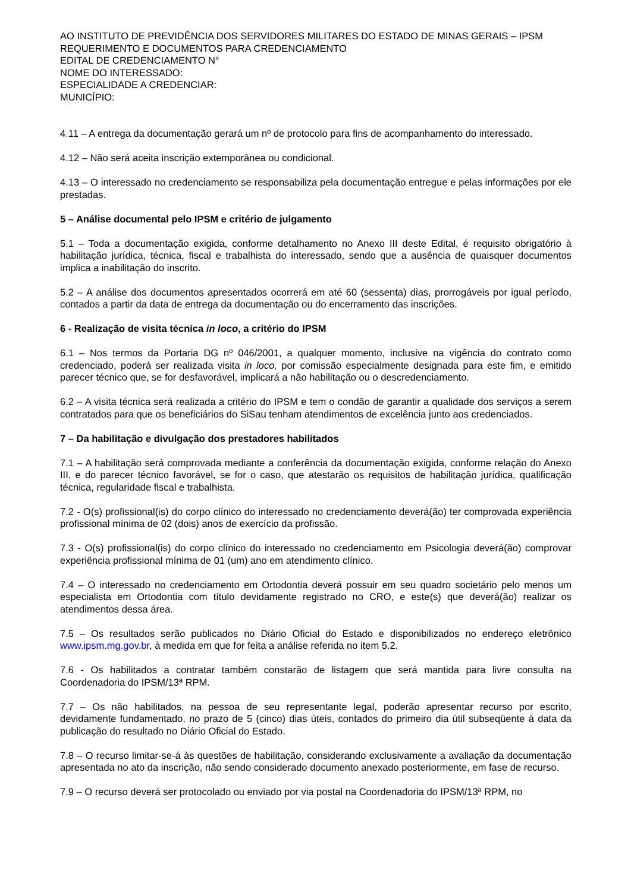AO INSTITUTO DE PREVIDÊNCIA DOS SERVIDORES MILITARES DO ESTADO DE MINAS GERAIS – IPSM
REQUERIMENTO E DOCUMENTOS PARA CREDENCIAMENTO
EDITAL DE CREDENCIAMENTO N°
NOME DO INTERESSADO:
ESPECIALIDADE A CREDENCIAR:
MUNICÍPIO:
4.11 – A entrega da documentação gerará um nº de protocolo para fins de acompanhamento do interessado.
4.12 – Não será aceita inscrição extemporânea ou condicional.
4.13 – O interessado no credenciamento se responsabiliza pela documentação entregue e pelas informações por ele prestadas.
5 – Análise documental pelo IPSM e critério de julgamento
5.1 – Toda a documentação exigida, conforme detalhamento no Anexo III deste Edital, é requisito obrigatório à habilitação jurídica, técnica, fiscal e trabalhista do interessado, sendo que a ausência de quaisquer documentos implica a inabilitação do inscrito.
5.2 – A análise dos documentos apresentados ocorrerá em até 60 (sessenta) dias, prorrogáveis por igual período, contados a partir da data de entrega da documentação ou do encerramento das inscrições.
6 - Realização de visita técnica in loco, a critério do IPSM
6.1 – Nos termos da Portaria DG nº 046/2001, a qualquer momento, inclusive na vigência do contrato como credenciado, poderá ser realizada visita in loco, por comissão especialmente designada para este fim, e emitido parecer técnico que, se for desfavorável, implicará a não habilitação ou o descredenciamento.
6.2 – A visita técnica será realizada a critério do IPSM e tem o condão de garantir a qualidade dos serviços a serem contratados para que os beneficiários do SiSau tenham atendimentos de excelência junto aos credenciados.
7 – Da habilitação e divulgação dos prestadores habilitados
7.1 – A habilitação será comprovada mediante a conferência da documentação exigida, conforme relação do Anexo III, e do parecer técnico favorável, se for o caso, que atestarão os requisitos de habilitação jurídica, qualificação técnica, regularidade fiscal e trabalhista.
7.2 - O(s) profissional(is) do corpo clínico do interessado no credenciamento deverá(ão) ter comprovada experiência profissional mínima de 02 (dois) anos de exercício da profissão.
7.3 - O(s) profissional(is) do corpo clínico do interessado no credenciamento em Psicologia deverá(ão) comprovar experiência profissional mínima de 01 (um) ano em atendimento clínico.
7.4 – O interessado no credenciamento em Ortodontia deverá possuir em seu quadro societário pelo menos um especialista em Ortodontia com título devidamente registrado no CRO, e este(s) que deverá(ão) realizar os atendimentos dessa área.
7.5 – Os resultados serão publicados no Diário Oficial do Estado e disponibilizados no endereço eletrônico www.ipsm.mg.gov.br, à medida em que for feita a análise referida no item 5.2.
7.6 - Os habilitados a contratar também constarão de listagem que será mantida para livre consulta na Coordenadoria do IPSM/13ª RPM.
7.7 – Os não habilitados, na pessoa de seu representante legal, poderão apresentar recurso por escrito, devidamente fundamentado, no prazo de 5 (cinco) dias úteis, contados do primeiro dia útil subseqüente à data da publicação do resultado no Diário Oficial do Estado.
7.8 – O recurso limitar-se-á às questões de habilitação, considerando exclusivamente a avaliação da documentação apresentada no ato da inscrição, não sendo considerado documento anexado posteriormente, em fase de recurso.
7.9 – O recurso deverá ser protocolado ou enviado por via postal na Coordenadoria do IPSM/13ª RPM, no